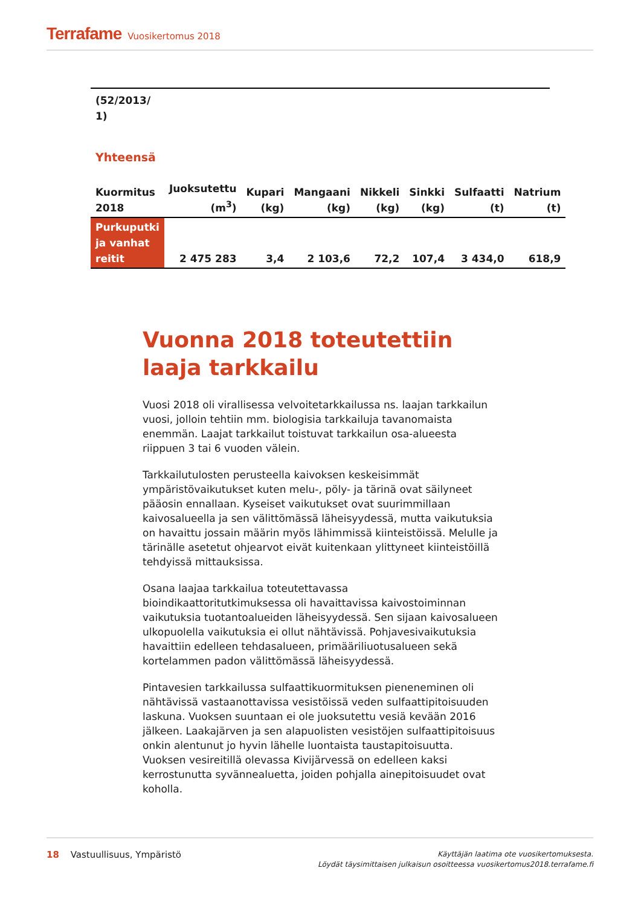Terrafame Vuosikertomus 2018
(52/2013/
1)
Yhteensä
| Kuormitus 2018 | Juoksutettu (m<sup>3</sup>) | Kupari (kg) | Mangaani (kg) | Nikkeli (kg) | Sinkki (kg) | Sulfaatti (t) | Natrium (t) |
| --- | --- | --- | --- | --- | --- | --- | --- |
| Purkuputki ja vanhat reitit | 2 475 283 | 3,4 | 2 103,6 | 72,2 | 107,4 | 3 434,0 | 618,9 |
Vuonna 2018 toteutettiin laaja tarkkailu
Vuosi 2018 oli virallisessa velvoitetarkkailussa ns. laajan tarkkailun vuosi, jolloin tehtiin mm. biologisia tarkkailuja tavanomaista enemmän. Laajat tarkkailut toistuvat tarkkailun osa-alueesta riippuen 3 tai 6 vuoden välein.
Tarkkailutulosten perusteella kaivoksen keskeisimmät ympäristövaikutukset kuten melu-, pöly- ja tärinä ovat säilyneet pääosin ennallaan. Kyseiset vaikutukset ovat suurimmillaan kaivosalueella ja sen välittömässä läheisyydessä, mutta vaikutuksia on havaittu jossain määrin myös lähimmissä kiinteistöissä. Melulle ja tärinälle asetetut ohjearvot eivät kuitenkaan ylittyneet kiinteistöillä tehdyissä mittauksissa.
Osana laajaa tarkkailua toteutettavassa bioindikaattoritutkimuksessa oli havaittavissa kaivostoiminnan vaikutuksia tuotantoalueiden läheisyydessä. Sen sijaan kaivosalueen ulkopuolella vaikutuksia ei ollut nähtävissä. Pohjavesivaikutuksia havaittiin edelleen tehdasalueen, primääriliuotusalueen sekä kortelammen padon välittömässä läheisyydessä.
Pintavesien tarkkailussa sulfaattikuormituksen pieneneminen oli nähtävissä vastaanottavissa vesistöissä veden sulfaattipitoisuuden laskuna. Vuoksen suuntaan ei ole juoksutettu vesiä kevään 2016 jälkeen. Laakajärven ja sen alapuolisten vesistöjen sulfaattipitoisuus onkin alentunut jo hyvin lähelle luontaista taustapitoisuutta. Vuoksen vesireitillä olevassa Kivijärvessä on edelleen kaksi kerrostunutta syvännealuetta, joiden pohjalla ainepitoisuudet ovat koholla.
18 Vastuullisuus, Ympäristö
Käyttäjän laatima ote vuosikertomuksesta.
Löydät täysimittaisen julkaisun osoitteessa vuosikertomus2018.terrafame.fi